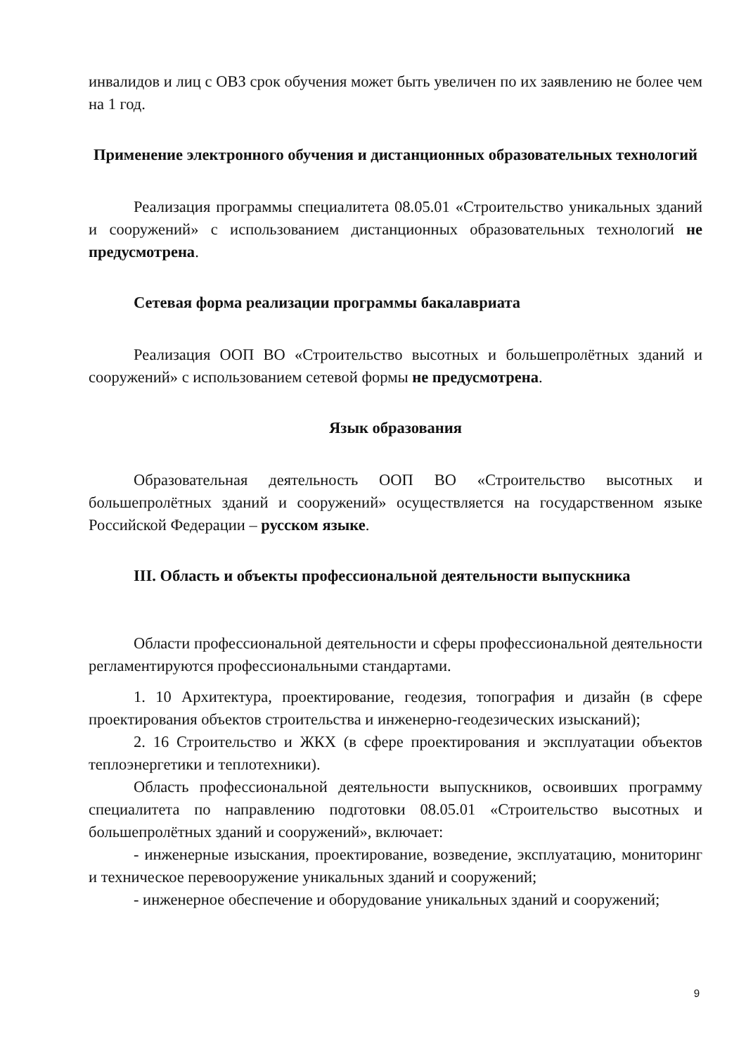инвалидов и лиц с ОВЗ срок обучения может быть увеличен по их заявлению не более чем на 1 год.
Применение электронного обучения и дистанционных образовательных технологий
Реализация программы специалитета 08.05.01 «Строительство уникальных зданий и сооружений» с использованием дистанционных образовательных технологий не предусмотрена.
Сетевая форма реализации программы бакалавриата
Реализация ООП ВО «Строительство высотных и большепролётных зданий и сооружений» с использованием сетевой формы не предусмотрена.
Язык образования
Образовательная деятельность ООП ВО «Строительство высотных и большепролётных зданий и сооружений» осуществляется на государственном языке Российской Федерации – русском языке.
III. Область и объекты профессиональной деятельности выпускника
Области профессиональной деятельности и сферы профессиональной деятельности регламентируются профессиональными стандартами.
1. 10 Архитектура, проектирование, геодезия, топография и дизайн (в сфере проектирования объектов строительства и инженерно-геодезических изысканий);
2. 16 Строительство и ЖКХ (в сфере проектирования и эксплуатации объектов теплоэнергетики и теплотехники).
Область профессиональной деятельности выпускников, освоивших программу специалитета по направлению подготовки 08.05.01 «Строительство высотных и большепролётных зданий и сооружений», включает:
- инженерные изыскания, проектирование, возведение, эксплуатацию, мониторинг и техническое перевооружение уникальных зданий и сооружений;
- инженерное обеспечение и оборудование уникальных зданий и сооружений;
9